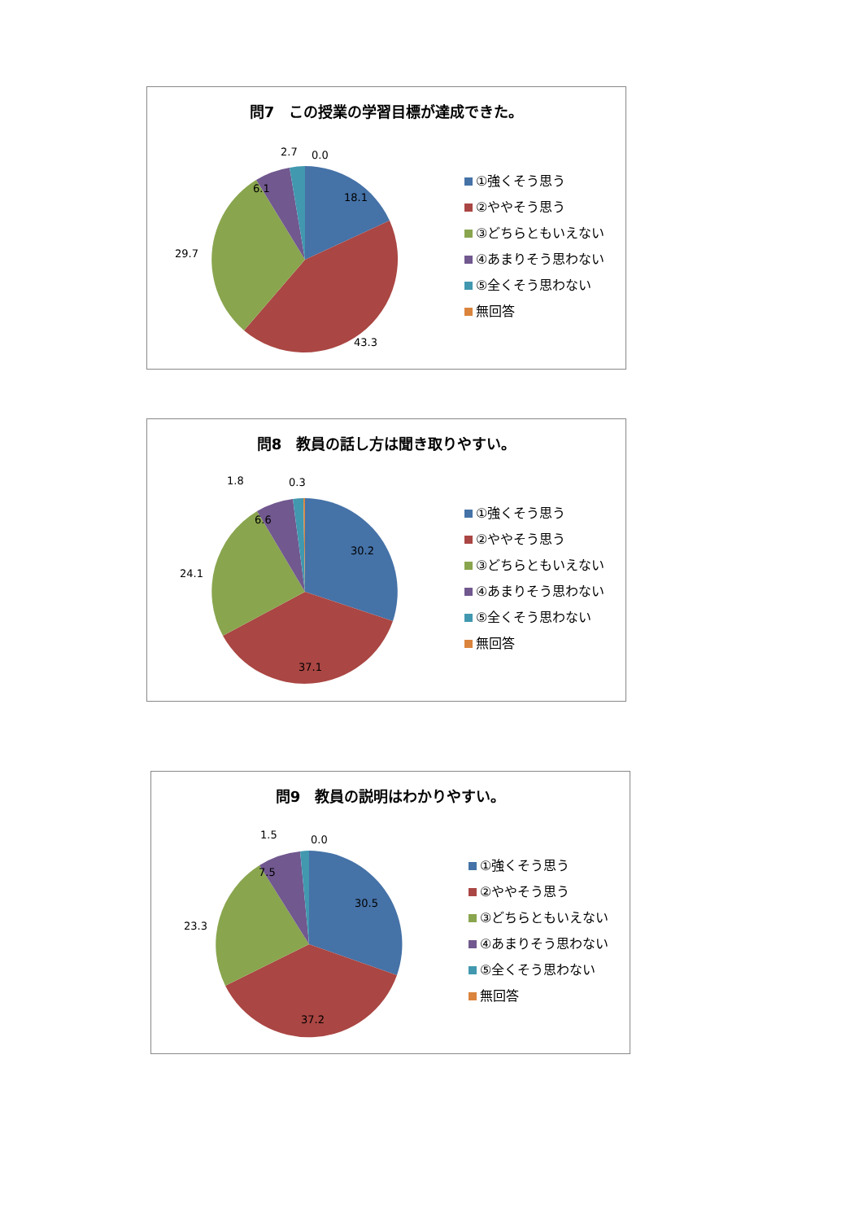問7　この授業の学習目標が達成できた。
18.1
43.3
29.7
6.1
2.7
0.0
①強くそう思う
②ややそう思う
③どちらともいえない
④あまりそう思わない
⑤全くそう思わない
無回答
問8　教員の話し方は聞き取りやすい。
30.2
37.1
24.1
6.6
1.8
0.3
①強くそう思う
②ややそう思う
③どちらともいえない
④あまりそう思わない
⑤全くそう思わない
無回答
問9　教員の説明はわかりやすい。
30.5
37.2
23.3
7.5
1.5
0.0
①強くそう思う
②ややそう思う
③どちらともいえない
④あまりそう思わない
⑤全くそう思わない
無回答